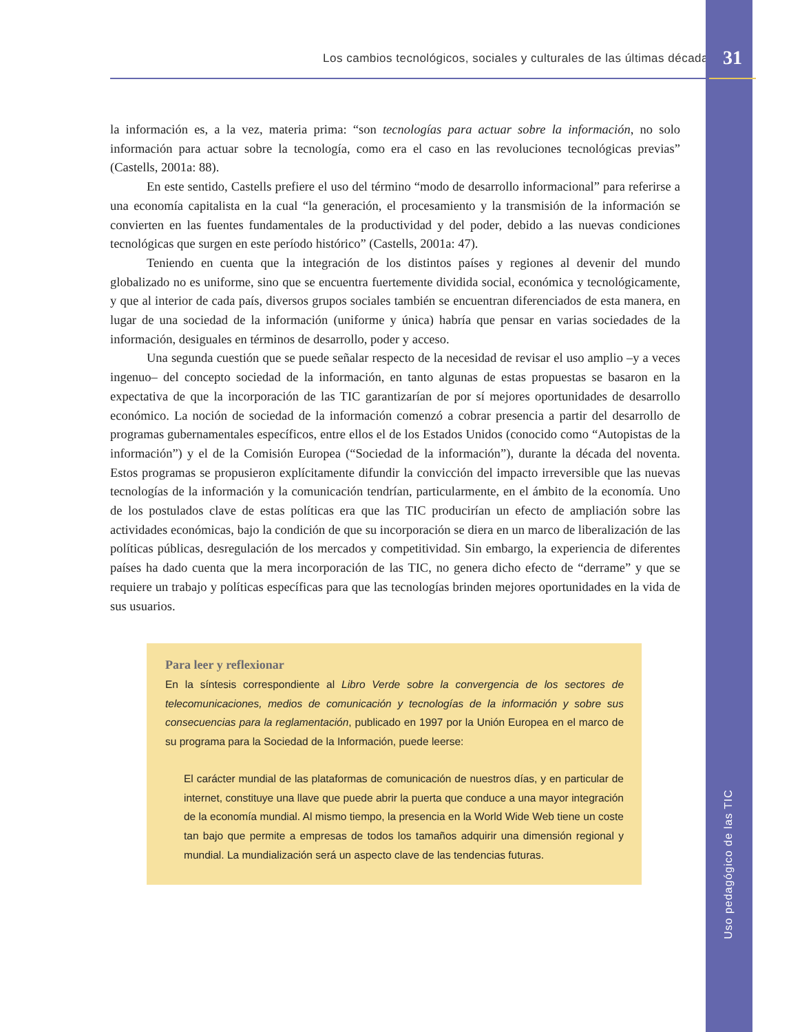Los cambios tecnológicos, sociales y culturales de las últimas décadas
la información es, a la vez, materia prima: “son tecnologías para actuar sobre la información, no solo información para actuar sobre la tecnología, como era el caso en las revoluciones tecnológicas previas” (Castells, 2001a: 88).
En este sentido, Castells prefiere el uso del término “modo de desarrollo informacional” para referirse a una economía capitalista en la cual “la generación, el procesamiento y la transmisión de la información se convierten en las fuentes fundamentales de la productividad y del poder, debido a las nuevas condiciones tecnológicas que surgen en este período histórico” (Castells, 2001a: 47).
Teniendo en cuenta que la integración de los distintos países y regiones al devenir del mundo globalizado no es uniforme, sino que se encuentra fuertemente dividida social, económica y tecnológicamente, y que al interior de cada país, diversos grupos sociales también se encuentran diferenciados de esta manera, en lugar de una sociedad de la información (uniforme y única) habría que pensar en varias sociedades de la información, desiguales en términos de desarrollo, poder y acceso.
Una segunda cuestión que se puede señalar respecto de la necesidad de revisar el uso amplio –y a veces ingenuo– del concepto sociedad de la información, en tanto algunas de estas propuestas se basaron en la expectativa de que la incorporación de las TIC garantizarían de por sí mejores oportunidades de desarrollo económico. La noción de sociedad de la información comenzó a cobrar presencia a partir del desarrollo de programas gubernamentales específicos, entre ellos el de los Estados Unidos (conocido como “Autopistas de la información”) y el de la Comisión Europea (“Sociedad de la información”), durante la década del noventa. Estos programas se propusieron explícitamente difundir la convicción del impacto irreversible que las nuevas tecnologías de la información y la comunicación tendrían, particularmente, en el ámbito de la economía. Uno de los postulados clave de estas políticas era que las TIC producirían un efecto de ampliación sobre las actividades económicas, bajo la condición de que su incorporación se diera en un marco de liberalización de las políticas públicas, desregulación de los mercados y competitividad. Sin embargo, la experiencia de diferentes países ha dado cuenta que la mera incorporación de las TIC, no genera dicho efecto de “derrame” y que se requiere un trabajo y políticas específicas para que las tecnologías brinden mejores oportunidades en la vida de sus usuarios.
Para leer y reflexionar
En la síntesis correspondiente al Libro Verde sobre la convergencia de los sectores de telecomunicaciones, medios de comunicación y tecnologías de la información y sobre sus consecuencias para la reglamentación, publicado en 1997 por la Unión Europea en el marco de su programa para la Sociedad de la Información, puede leerse:
El carácter mundial de las plataformas de comunicación de nuestros días, y en particular de internet, constituye una llave que puede abrir la puerta que conduce a una mayor integración de la economía mundial. Al mismo tiempo, la presencia en la World Wide Web tiene un coste tan bajo que permite a empresas de todos los tamaños adquirir una dimensión regional y mundial. La mundialización será un aspecto clave de las tendencias futuras.
31
Uso pedagógico de las TIC